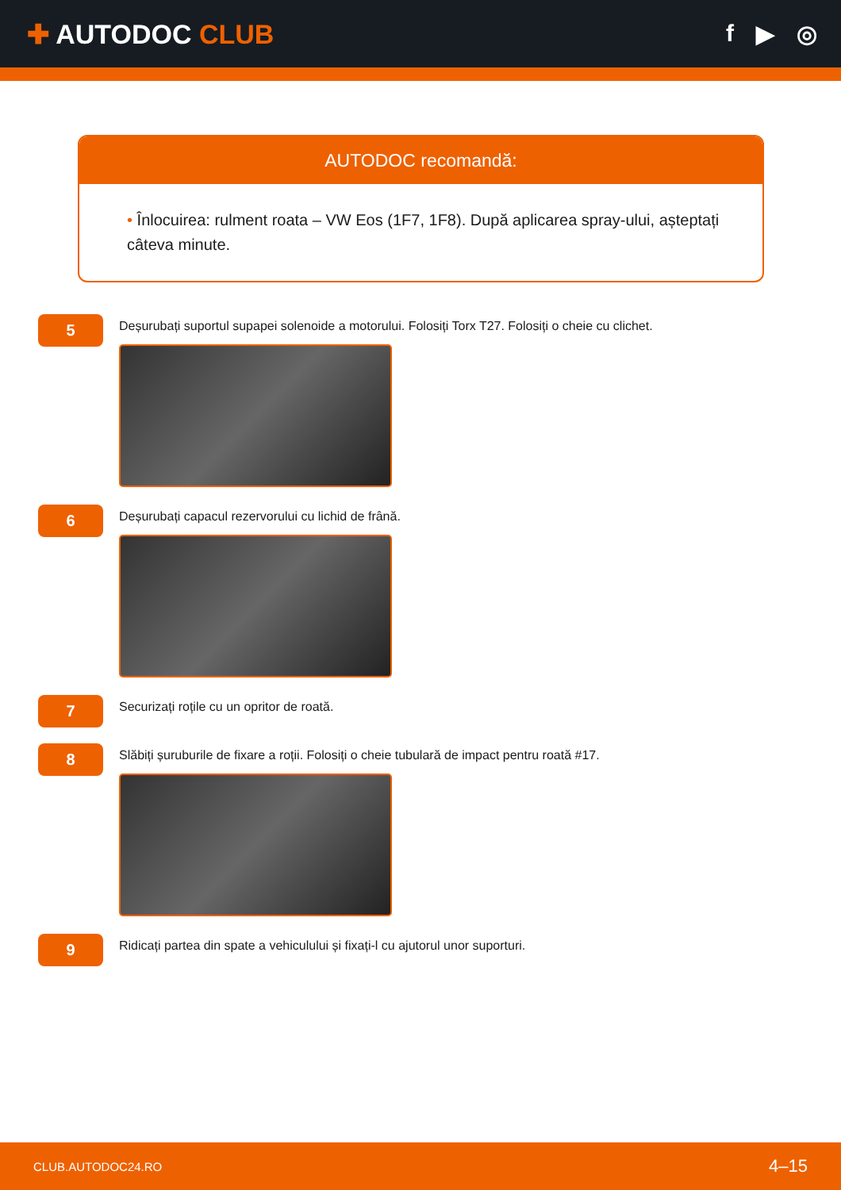✚ AUTODOC CLUB f ▶ ◎
AUTODOC recomandă:
• Înlocuirea: rulment roata – VW Eos (1F7, 1F8). După aplicarea spray-ului, așteptați câteva minute.
5
Deșurubați suportul supapei solenoide a motorului. Folosiți Torx T27. Folosiți o cheie cu clichet.
6
Deșurubați capacul rezervorului cu lichid de frână.
7
Securizați roțile cu un opritor de roată.
8
Slăbiți șuruburile de fixare a roții. Folosiți o cheie tubulară de impact pentru roată #17.
9
Ridicați partea din spate a vehiculului și fixați-l cu ajutorul unor suporturi.
CLUB.AUTODOC24.RO 4–15